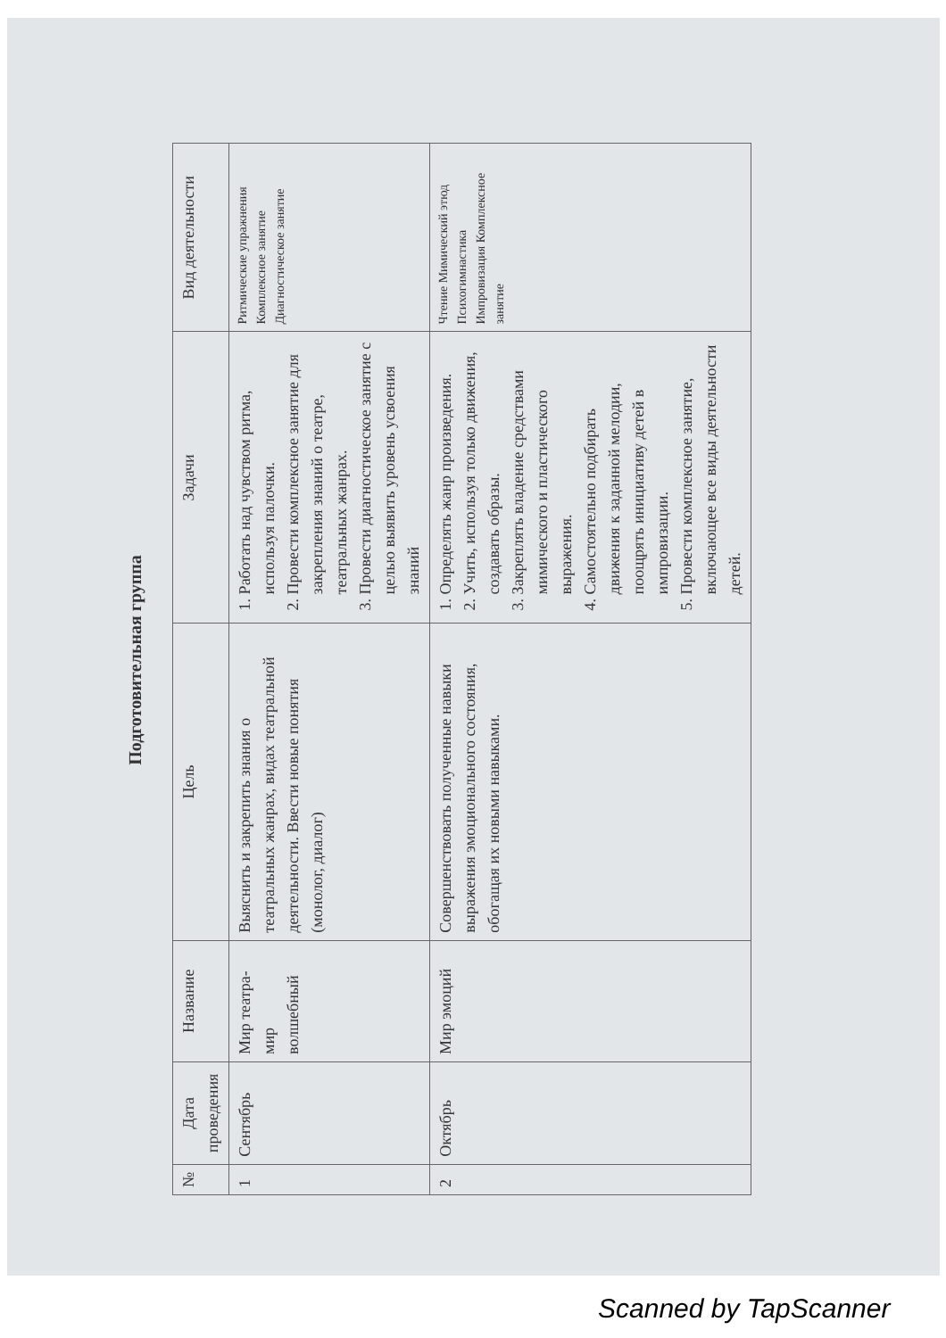Подготовительная группа
| № | Дата проведения | Название | Цель | Задачи | Вид деятельности |
| --- | --- | --- | --- | --- | --- |
| 1 | Сентябрь | Мир театра- мир волшебный | Выяснить и закрепить знания о театральных жанрах, видах театральной деятельности. Ввести новые понятия (монолог, диалог) | 1. Работать над чувством ритма, используя палочки. 2. Провести комплексное занятие для закрепления знаний о театре, театральных жанрах. 3. Провести диагностическое занятие с целью выявить уровень усвоения знаний | Ритмические упражнения Комплексное занятие Диагностическое занятие |
| 2 | Октябрь | Мир эмоций | Совершенствовать полученные навыки выражения эмоционального состояния, обогащая их новыми навыками. | 1. Определять жанр произведения. 2. Учить, используя только движения, создавать образы. 3. Закреплять владение средствами мимического и пластического выражения. 4. Самостоятельно подбирать движения к заданной мелодии, поощрять инициативу детей в импровизации. 5. Провести комплексное занятие, включающее все виды деятельности детей. | Чтение Мимический этюд Психогимнастика Импровизация Комплексное занятие |
Scanned by TapScanner